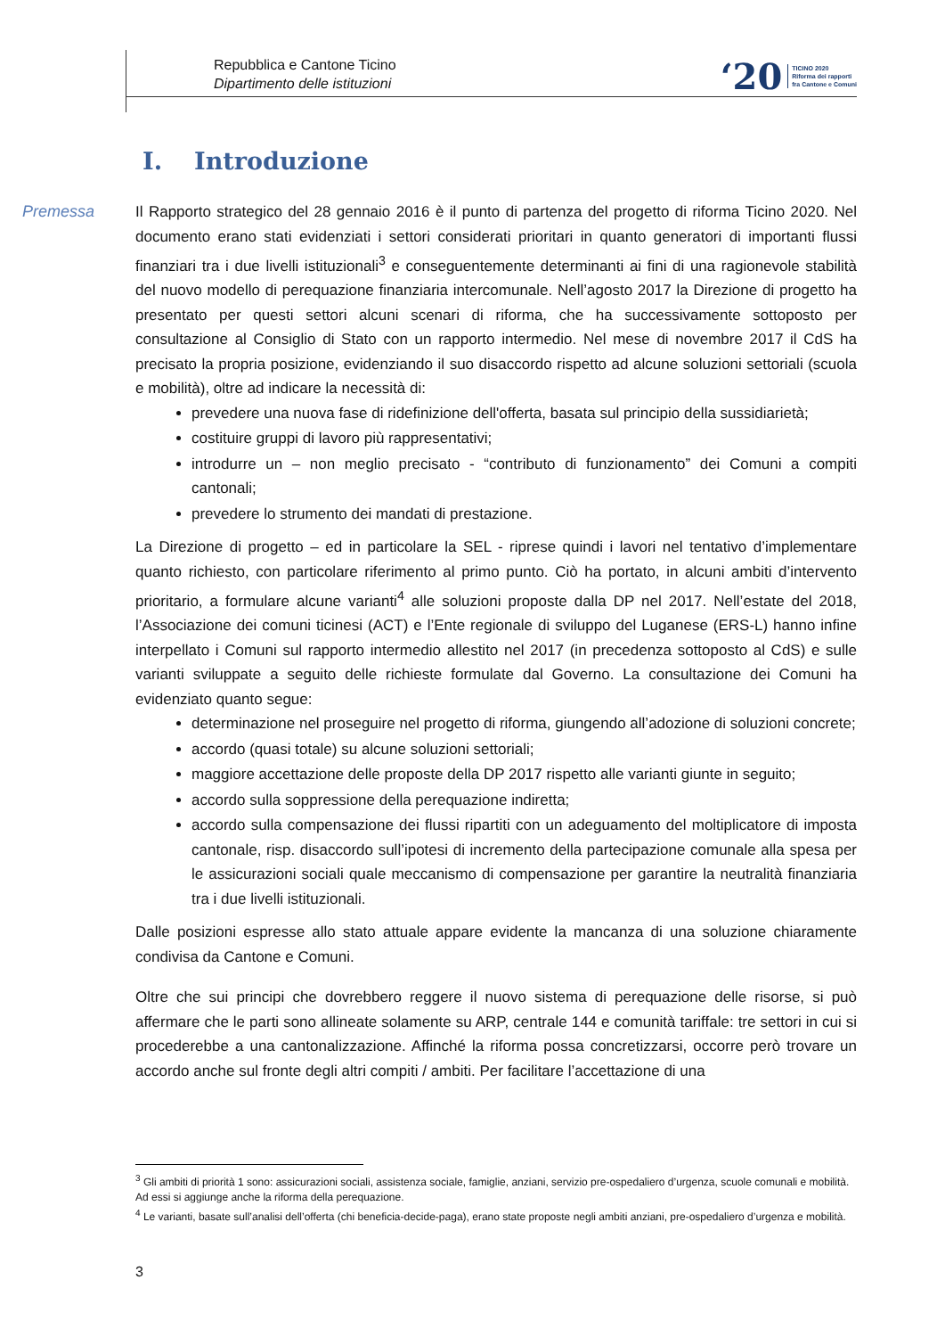Repubblica e Cantone Ticino
Dipartimento delle istituzioni
‘20 TICINO 2020
Riforma dei rapporti
fra Cantone e Comuni
I. Introduzione
Premessa
Il Rapporto strategico del 28 gennaio 2016 è il punto di partenza del progetto di riforma Ticino 2020. Nel documento erano stati evidenziati i settori considerati prioritari in quanto generatori di importanti flussi finanziari tra i due livelli istituzionali<sup>3</sup> e conseguentemente determinanti ai fini di una ragionevole stabilità del nuovo modello di perequazione finanziaria intercomunale. Nell’agosto 2017 la Direzione di progetto ha presentato per questi settori alcuni scenari di riforma, che ha successivamente sottoposto per consultazione al Consiglio di Stato con un rapporto intermedio. Nel mese di novembre 2017 il CdS ha precisato la propria posizione, evidenziando il suo disaccordo rispetto ad alcune soluzioni settoriali (scuola e mobilità), oltre ad indicare la necessità di:
prevedere una nuova fase di ridefinizione dell'offerta, basata sul principio della sussidiarietà;
costituire gruppi di lavoro più rappresentativi;
introdurre un – non meglio precisato - “contributo di funzionamento” dei Comuni a compiti cantonali;
prevedere lo strumento dei mandati di prestazione.
La Direzione di progetto – ed in particolare la SEL - riprese quindi i lavori nel tentativo d’implementare quanto richiesto, con particolare riferimento al primo punto. Ciò ha portato, in alcuni ambiti d’intervento prioritario, a formulare alcune varianti<sup>4</sup> alle soluzioni proposte dalla DP nel 2017. Nell’estate del 2018, l’Associazione dei comuni ticinesi (ACT) e l’Ente regionale di sviluppo del Luganese (ERS-L) hanno infine interpellato i Comuni sul rapporto intermedio allestito nel 2017 (in precedenza sottoposto al CdS) e sulle varianti sviluppate a seguito delle richieste formulate dal Governo. La consultazione dei Comuni ha evidenziato quanto segue:
determinazione nel proseguire nel progetto di riforma, giungendo all’adozione di soluzioni concrete;
accordo (quasi totale) su alcune soluzioni settoriali;
maggiore accettazione delle proposte della DP 2017 rispetto alle varianti giunte in seguito;
accordo sulla soppressione della perequazione indiretta;
accordo sulla compensazione dei flussi ripartiti con un adeguamento del moltiplicatore di imposta cantonale, risp. disaccordo sull’ipotesi di incremento della partecipazione comunale alla spesa per le assicurazioni sociali quale meccanismo di compensazione per garantire la neutralità finanziaria tra i due livelli istituzionali.
Dalle posizioni espresse allo stato attuale appare evidente la mancanza di una soluzione chiaramente condivisa da Cantone e Comuni.
Oltre che sui principi che dovrebbero reggere il nuovo sistema di perequazione delle risorse, si può affermare che le parti sono allineate solamente su ARP, centrale 144 e comunità tariffale: tre settori in cui si procederebbe a una cantonalizzazione. Affinché la riforma possa concretizzarsi, occorre però trovare un accordo anche sul fronte degli altri compiti / ambiti. Per facilitare l’accettazione di una
<sup>3</sup> Gli ambiti di priorità 1 sono: assicurazioni sociali, assistenza sociale, famiglie, anziani, servizio pre-ospedaliero d’urgenza, scuole comunali e mobilità. Ad essi si aggiunge anche la riforma della perequazione.
<sup>4</sup> Le varianti, basate sull’analisi dell’offerta (chi beneficia-decide-paga), erano state proposte negli ambiti anziani, pre-ospedaliero d’urgenza e mobilità.
3